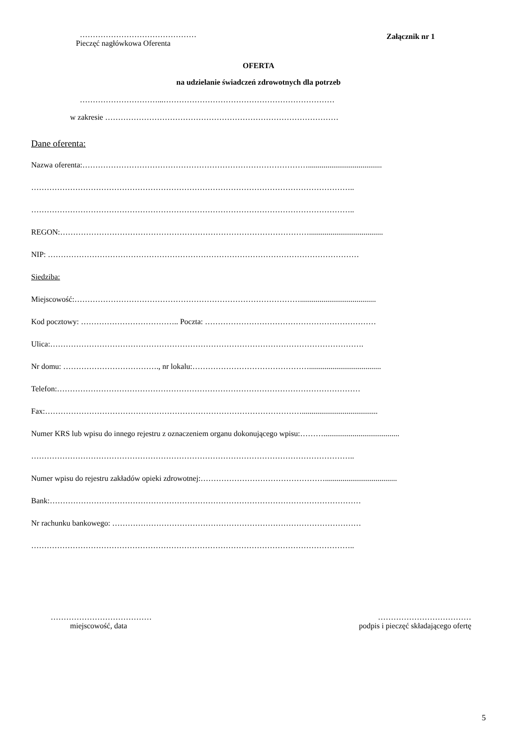………………………………………
Pieczęć nagłówkowa Oferenta
Załącznik nr 1
OFERTA
na udzielanie świadczeń zdrowotnych dla potrzeb
…………………………...…………………………………………………………
w zakresie ………………………………………………………………………………
Dane oferenta:
Nazwa oferenta:……………………………………………………………………………......................................
……………………………………………………………………………………………………………..
……………………………………………………………………………………………………………..
REGON:……………………………………………………………………………………......................................
NIP: …………………………………………………………………………………………………………
Siedziba:
Miejscowość:…………………………………………………………………………….......................................
Kod pocztowy: ……………………………….. Poczta: …………………………………………………………
Ulica:………………………………………………………………………………………………………….
Nr domu: ………………………………., nr lokalu:……………………………………….....................................
Telefon:………………………………………………………………………………………………………
Fax:……………………………………………………………………………………….......................................
Numer KRS lub wpisu do innego rejestru z oznaczeniem organu dokonującego wpisu:……….......................................
……………………………………………………………………………………………………………..
Numer wpisu do rejestru zakładów opieki zdrowotnej:………………………………………….....................................
Bank:…………………………………………………………………………………………………………
Nr rachunku bankowego: ……………………………………………………………………………………
……………………………………………………………………………………………………………..
…………………………………
miejscowość, data
………………………………
podpis i pieczęć składającego ofertę
5